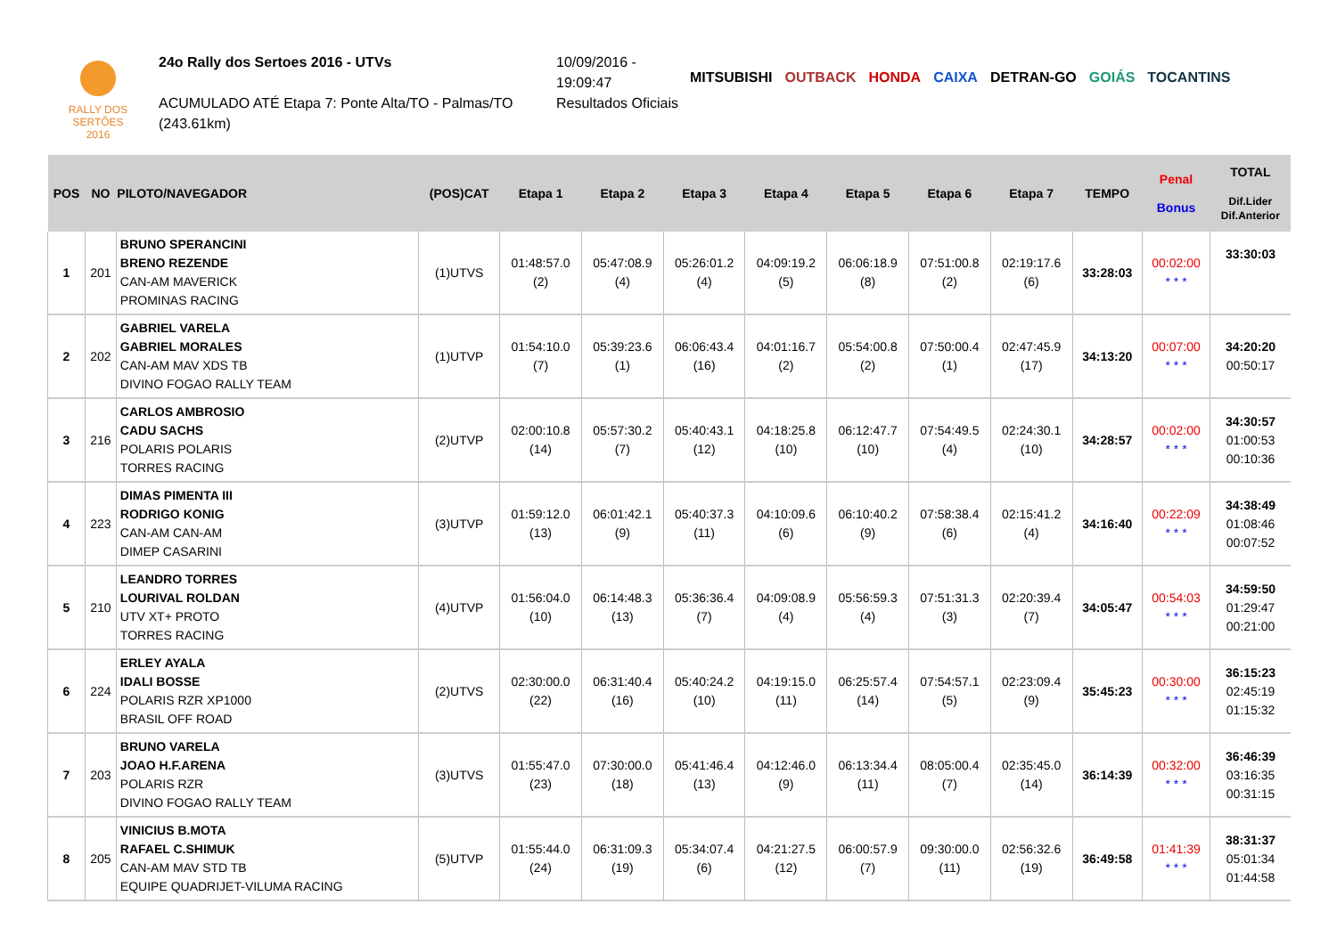RALLY DOS
SERTÕES
2016
24o Rally dos Sertoes 2016 - UTVs
ACUMULADO ATÉ Etapa 7: Ponte Alta/TO - Palmas/TO
(243.61km)
10/09/2016 -
19:09:47
Resultados Oficiais
MITSUBISHI OUTBACK HONDA CAIXA DETRAN-GO GOIÁS TOCANTINS
| POS | NO | PILOTO/NAVEGADOR | (POS)CAT | Etapa 1 | Etapa 2 | Etapa 3 | Etapa 4 | Etapa 5 | Etapa 6 | Etapa 7 | TEMPO | Penal Bonus | TOTAL Dif.Lider Dif.Anterior |
| --- | --- | --- | --- | --- | --- | --- | --- | --- | --- | --- | --- | --- | --- |
| 1 | 201 | BRUNO SPERANCINI BRENO REZENDE CAN-AM MAVERICK PROMINAS RACING | (1)UTVS | 01:48:57.0 (2) | 05:47:08.9 (4) | 05:26:01.2 (4) | 04:09:19.2 (5) | 06:06:18.9 (8) | 07:51:00.8 (2) | 02:19:17.6 (6) | 33:28:03 | 00:02:00 * * * | 33:30:03 |
| 2 | 202 | GABRIEL VARELA GABRIEL MORALES CAN-AM MAV XDS TB DIVINO FOGAO RALLY TEAM | (1)UTVP | 01:54:10.0 (7) | 05:39:23.6 (1) | 06:06:43.4 (16) | 04:01:16.7 (2) | 05:54:00.8 (2) | 07:50:00.4 (1) | 02:47:45.9 (17) | 34:13:20 | 00:07:00 * * * | 34:20:20 00:50:17 |
| 3 | 216 | CARLOS AMBROSIO CADU SACHS POLARIS POLARIS TORRES RACING | (2)UTVP | 02:00:10.8 (14) | 05:57:30.2 (7) | 05:40:43.1 (12) | 04:18:25.8 (10) | 06:12:47.7 (10) | 07:54:49.5 (4) | 02:24:30.1 (10) | 34:28:57 | 00:02:00 * * * | 34:30:57 01:00:53 00:10:36 |
| 4 | 223 | DIMAS PIMENTA III RODRIGO KONIG CAN-AM CAN-AM DIMEP CASARINI | (3)UTVP | 01:59:12.0 (13) | 06:01:42.1 (9) | 05:40:37.3 (11) | 04:10:09.6 (6) | 06:10:40.2 (9) | 07:58:38.4 (6) | 02:15:41.2 (4) | 34:16:40 | 00:22:09 * * * | 34:38:49 01:08:46 00:07:52 |
| 5 | 210 | LEANDRO TORRES LOURIVAL ROLDAN UTV XT+ PROTO TORRES RACING | (4)UTVP | 01:56:04.0 (10) | 06:14:48.3 (13) | 05:36:36.4 (7) | 04:09:08.9 (4) | 05:56:59.3 (4) | 07:51:31.3 (3) | 02:20:39.4 (7) | 34:05:47 | 00:54:03 * * * | 34:59:50 01:29:47 00:21:00 |
| 6 | 224 | ERLEY AYALA IDALI BOSSE POLARIS RZR XP1000 BRASIL OFF ROAD | (2)UTVS | 02:30:00.0 (22) | 06:31:40.4 (16) | 05:40:24.2 (10) | 04:19:15.0 (11) | 06:25:57.4 (14) | 07:54:57.1 (5) | 02:23:09.4 (9) | 35:45:23 | 00:30:00 * * * | 36:15:23 02:45:19 01:15:32 |
| 7 | 203 | BRUNO VARELA JOAO H.F.ARENA POLARIS RZR DIVINO FOGAO RALLY TEAM | (3)UTVS | 01:55:47.0 (23) | 07:30:00.0 (18) | 05:41:46.4 (13) | 04:12:46.0 (9) | 06:13:34.4 (11) | 08:05:00.4 (7) | 02:35:45.0 (14) | 36:14:39 | 00:32:00 * * * | 36:46:39 03:16:35 00:31:15 |
| 8 | 205 | VINICIUS B.MOTA RAFAEL C.SHIMUK CAN-AM MAV STD TB EQUIPE QUADRIJET-VILUMA RACING | (5)UTVP | 01:55:44.0 (24) | 06:31:09.3 (19) | 05:34:07.4 (6) | 04:21:27.5 (12) | 06:00:57.9 (7) | 09:30:00.0 (11) | 02:56:32.6 (19) | 36:49:58 | 01:41:39 * * * | 38:31:37 05:01:34 01:44:58 |